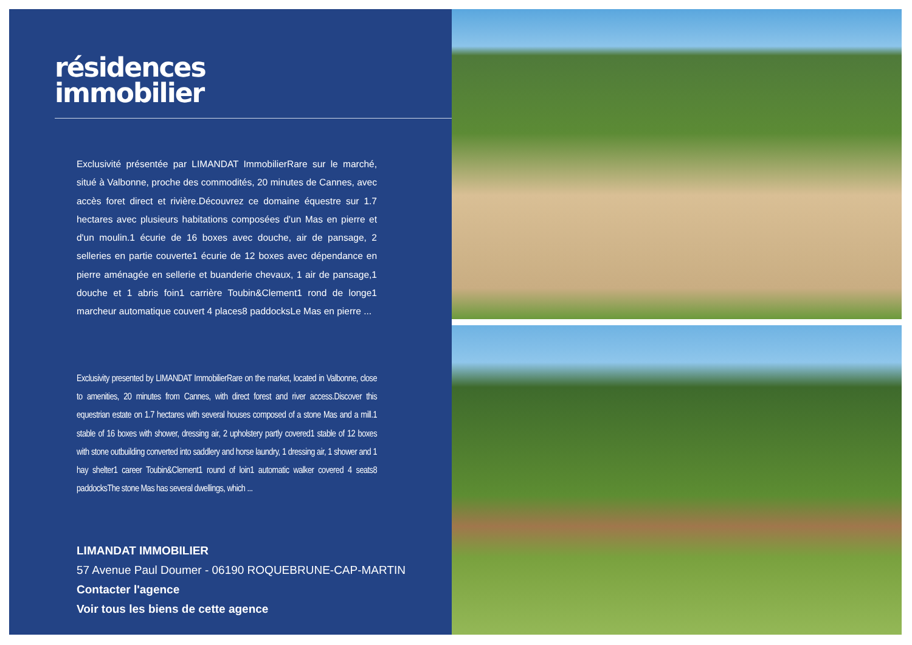résidences
immobilier
Exclusivité présentée par LIMANDAT ImmobilierRare sur le marché, situé à Valbonne, proche des commodités, 20 minutes de Cannes, avec accès foret direct et rivière.Découvrez ce domaine équestre sur 1.7 hectares avec plusieurs habitations composées d'un Mas en pierre et d'un moulin.1 écurie de 16 boxes avec douche, air de pansage, 2 selleries en partie couverte1 écurie de 12 boxes avec dépendance en pierre aménagée en sellerie et buanderie chevaux, 1 air de pansage,1 douche et 1 abris foin1 carrière Toubin&Clement1 rond de longe1 marcheur automatique couvert 4 places8 paddocksLe Mas en pierre ...
Exclusivity presented by LIMANDAT ImmobilierRare on the market, located in Valbonne, close to amenities, 20 minutes from Cannes, with direct forest and river access.Discover this equestrian estate on 1.7 hectares with several houses composed of a stone Mas and a mill.1 stable of 16 boxes with shower, dressing air, 2 upholstery partly covered1 stable of 12 boxes with stone outbuilding converted into saddlery and horse laundry, 1 dressing air, 1 shower and 1 hay shelter1 career Toubin&Clement1 round of loin1 automatic walker covered 4 seats8 paddocksThe stone Mas has several dwellings, which ...
LIMANDAT IMMOBILIER
57 Avenue Paul Doumer - 06190 ROQUEBRUNE-CAP-MARTIN
Contacter l'agence
Voir tous les biens de cette agence